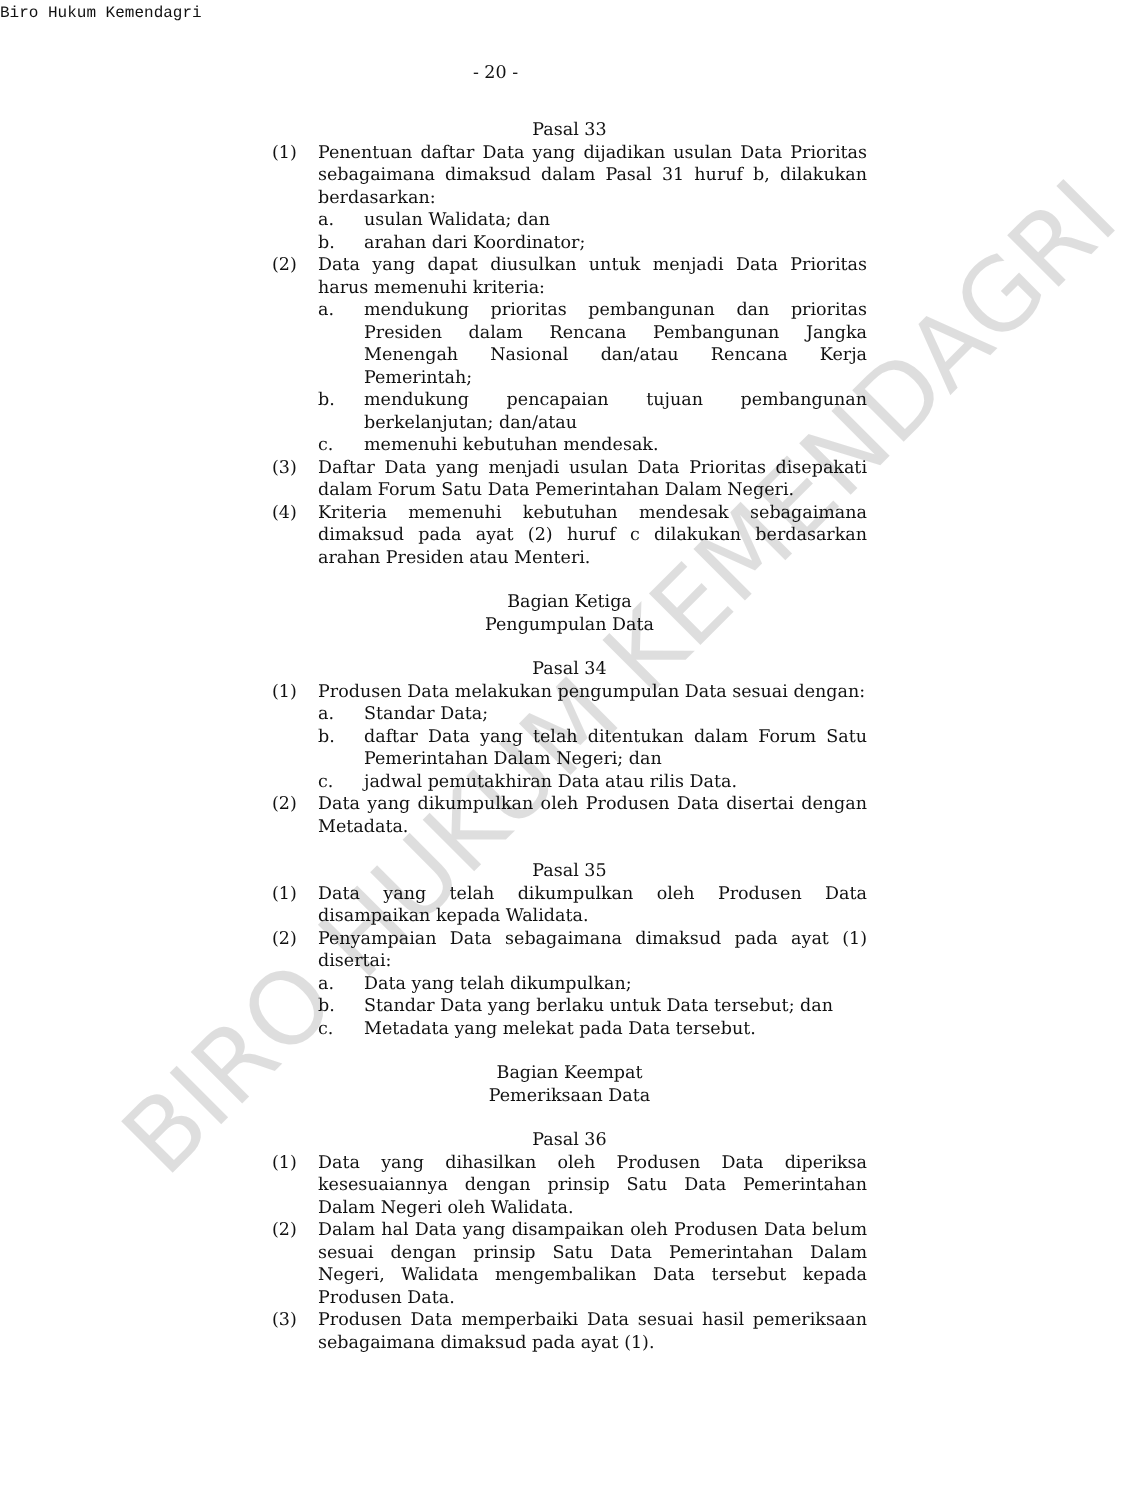Biro Hukum Kemendagri
- 20 -
Pasal 33
(1) Penentuan daftar Data yang dijadikan usulan Data Prioritas sebagaimana dimaksud dalam Pasal 31 huruf b, dilakukan berdasarkan:
a. usulan Walidata; dan
b. arahan dari Koordinator;
(2) Data yang dapat diusulkan untuk menjadi Data Prioritas harus memenuhi kriteria:
a. mendukung prioritas pembangunan dan prioritas Presiden dalam Rencana Pembangunan Jangka Menengah Nasional dan/atau Rencana Kerja Pemerintah;
b. mendukung pencapaian tujuan pembangunan berkelanjutan; dan/atau
c. memenuhi kebutuhan mendesak.
(3) Daftar Data yang menjadi usulan Data Prioritas disepakati dalam Forum Satu Data Pemerintahan Dalam Negeri.
(4) Kriteria memenuhi kebutuhan mendesak sebagaimana dimaksud pada ayat (2) huruf c dilakukan berdasarkan arahan Presiden atau Menteri.
Bagian Ketiga
Pengumpulan Data
Pasal 34
(1) Produsen Data melakukan pengumpulan Data sesuai dengan:
a. Standar Data;
b. daftar Data yang telah ditentukan dalam Forum Satu Pemerintahan Dalam Negeri; dan
c. jadwal pemutakhiran Data atau rilis Data.
(2) Data yang dikumpulkan oleh Produsen Data disertai dengan Metadata.
Pasal 35
(1) Data yang telah dikumpulkan oleh Produsen Data disampaikan kepada Walidata.
(2) Penyampaian Data sebagaimana dimaksud pada ayat (1) disertai:
a. Data yang telah dikumpulkan;
b. Standar Data yang berlaku untuk Data tersebut; dan
c. Metadata yang melekat pada Data tersebut.
Bagian Keempat
Pemeriksaan Data
Pasal 36
(1) Data yang dihasilkan oleh Produsen Data diperiksa kesesuaiannya dengan prinsip Satu Data Pemerintahan Dalam Negeri oleh Walidata.
(2) Dalam hal Data yang disampaikan oleh Produsen Data belum sesuai dengan prinsip Satu Data Pemerintahan Dalam Negeri, Walidata mengembalikan Data tersebut kepada Produsen Data.
(3) Produsen Data memperbaiki Data sesuai hasil pemeriksaan sebagaimana dimaksud pada ayat (1).
BIRO HUKUM KEMENDAGRI